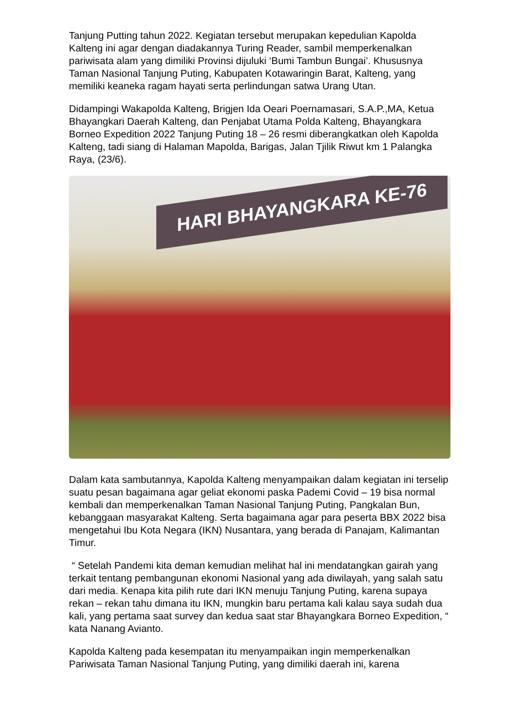Tanjung Putting tahun 2022. Kegiatan tersebut merupakan kepedulian Kapolda Kalteng ini agar dengan diadakannya Turing Reader, sambil memperkenalkan pariwisata alam yang dimiliki Provinsi dijuluki ‘Bumi Tambun Bungai’. Khususnya Taman Nasional Tanjung Puting, Kabupaten Kotawaringin Barat, Kalteng, yang memiliki keaneka ragam hayati serta perlindungan satwa Urang Utan.
Didampingi Wakapolda Kalteng, Brigjen Ida Oeari Poernamasari, S.A.P.,MA, Ketua Bhayangkari Daerah Kalteng, dan Penjabat Utama Polda Kalteng, Bhayangkara Borneo Expedition 2022 Tanjung Puting 18 – 26 resmi diberangkatkan oleh Kapolda Kalteng, tadi siang di Halaman Mapolda, Barigas, Jalan Tjilik Riwut km 1 Palangka Raya, (23/6).
HARI BHAYANGKARA KE-76
Dalam kata sambutannya, Kapolda Kalteng menyampaikan dalam kegiatan ini terselip suatu pesan bagaimana agar geliat ekonomi paska Pademi Covid – 19 bisa normal kembali dan memperkenalkan Taman Nasional Tanjung Puting, Pangkalan Bun, kebanggaan masyarakat Kalteng. Serta bagaimana agar para peserta BBX 2022 bisa mengetahui Ibu Kota Negara (IKN) Nusantara, yang berada di Panajam, Kalimantan Timur.
“ Setelah Pandemi kita deman kemudian melihat hal ini mendatangkan gairah yang terkait tentang pembangunan ekonomi Nasional yang ada diwilayah, yang salah satu dari media. Kenapa kita pilih rute dari IKN menuju Tanjung Puting, karena supaya rekan – rekan tahu dimana itu IKN, mungkin baru pertama kali kalau saya sudah dua kali, yang pertama saat survey dan kedua saat star Bhayangkara Borneo Expedition, “ kata Nanang Avianto.
Kapolda Kalteng pada kesempatan itu menyampaikan ingin memperkenalkan Pariwisata Taman Nasional Tanjung Puting, yang dimiliki daerah ini, karena